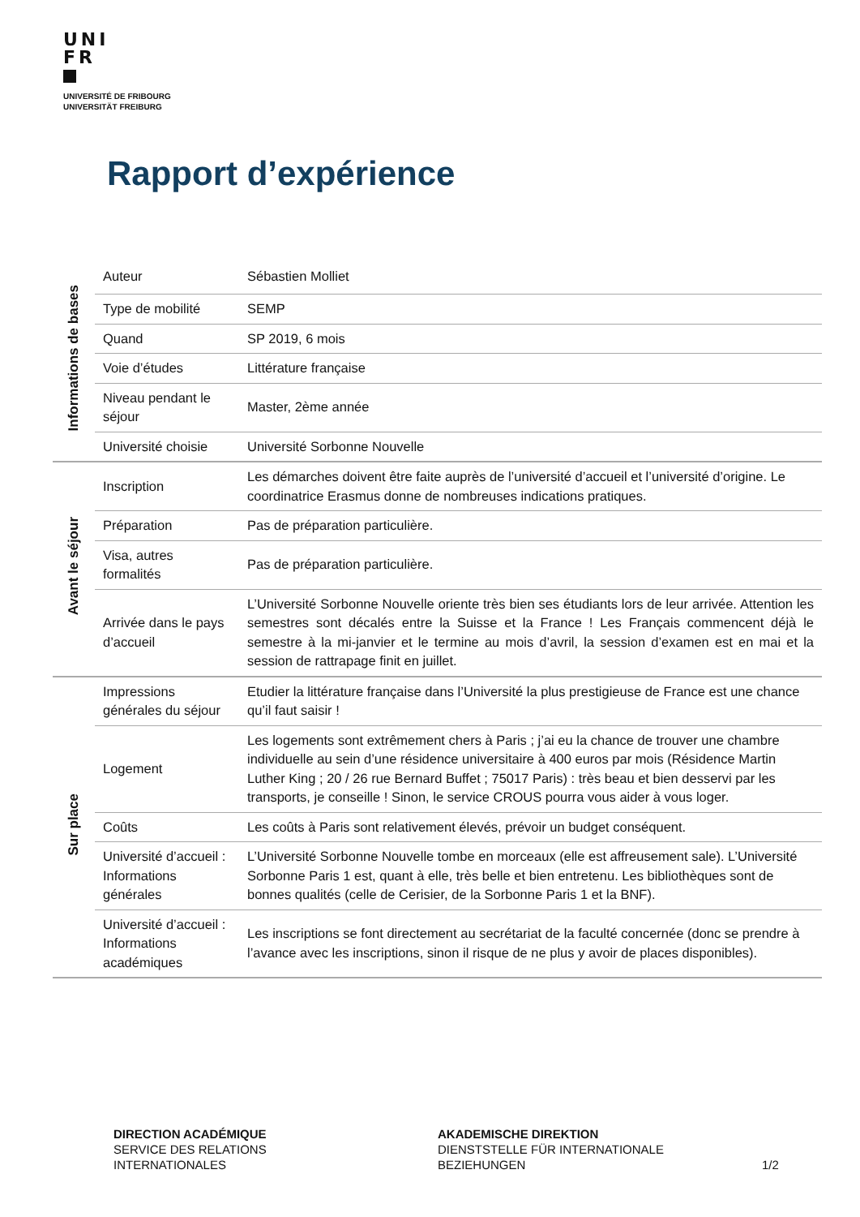UNI
FR
UNIVERSITÉ DE FRIBOURG
UNIVERSITÄT FREIBURG
Rapport d’expérience
| Informations de bases | Auteur | Sébastien Molliet |
| | Type de mobilité | SEMP |
| | Quand | SP 2019, 6 mois |
| | Voie d’études | Littérature française |
| | Niveau pendant le séjour | Master, 2ème année |
| | Université choisie | Université Sorbonne Nouvelle |
| Avant le séjour | Inscription | Les démarches doivent être faite auprès de l’université d’accueil et l’université d’origine. Le coordinatrice Erasmus donne de nombreuses indications pratiques. |
| | Préparation | Pas de préparation particulière. |
| | Visa, autres formalités | Pas de préparation particulière. |
| | Arrivée dans le pays d’accueil | L’Université Sorbonne Nouvelle oriente très bien ses étudiants lors de leur arrivée. Attention les semestres sont décalés entre la Suisse et la France ! Les Français commencent déjà le semestre à la mi-janvier et le termine au mois d’avril, la session d’examen est en mai et la session de rattrapage finit en juillet. |
| Sur place | Impressions générales du séjour | Etudier la littérature française dans l’Université la plus prestigieuse de France est une chance qu’il faut saisir ! |
| | Logement | Les logements sont extrêmement chers à Paris ; j’ai eu la chance de trouver une chambre individuelle au sein d’une résidence universitaire à 400 euros par mois (Résidence Martin Luther King ; 20 / 26 rue Bernard Buffet ; 75017 Paris) : très beau et bien desservi par les transports, je conseille ! Sinon, le service CROUS pourra vous aider à vous loger. |
| | Coûts | Les coûts à Paris sont relativement élevés, prévoir un budget conséquent. |
| | Université d’accueil : Informations générales | L’Université Sorbonne Nouvelle tombe en morceaux (elle est affreusement sale). L’Université Sorbonne Paris 1 est, quant à elle, très belle et bien entretenu. Les bibliothèques sont de bonnes qualités (celle de Cerisier, de la Sorbonne Paris 1 et la BNF). |
| | Université d’accueil : Informations académiques | Les inscriptions se font directement au secrétariat de la faculté concernée (donc se prendre à l’avance avec les inscriptions, sinon il risque de ne plus y avoir de places disponibles). |
DIRECTION ACADÉMIQUE
SERVICE DES RELATIONS
INTERNATIONALES
AKADEMISCHE DIREKTION
DIENSTSTELLE FÜR INTERNATIONALE
BEZIEHUNGEN
1/2